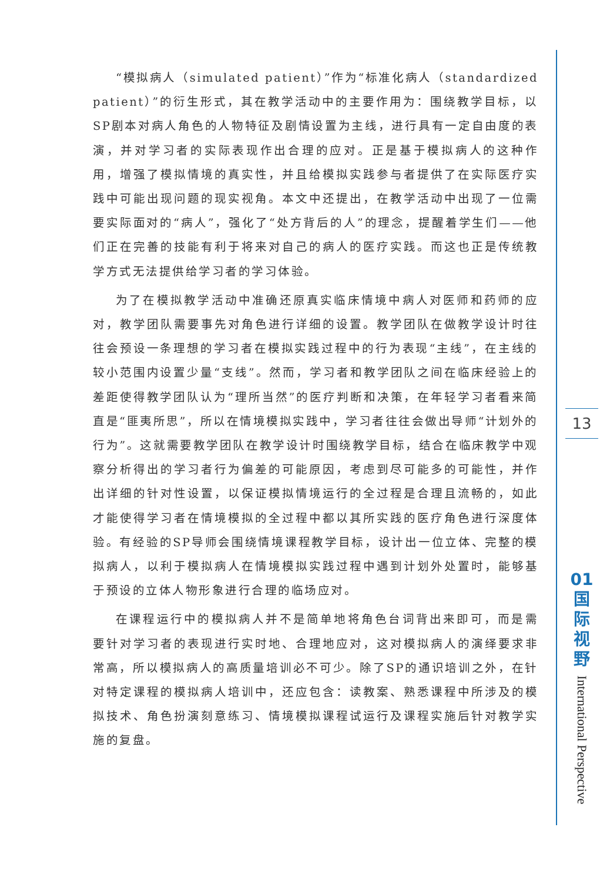“模拟病人（simulated patient）”作为“标准化病人（standardized patient）”的衍生形式，其在教学活动中的主要作用为：围绕教学目标，以SP剧本对病人角色的人物特征及剧情设置为主线，进行具有一定自由度的表演，并对学习者的实际表现作出合理的应对。正是基于模拟病人的这种作用，增强了模拟情境的真实性，并且给模拟实践参与者提供了在实际医疗实践中可能出现问题的现实视角。本文中还提出，在教学活动中出现了一位需要实际面对的“病人”，强化了“处方背后的人”的理念，提醒着学生们——他们正在完善的技能有利于将来对自己的病人的医疗实践。而这也正是传统教学方式无法提供给学习者的学习体验。
为了在模拟教学活动中准确还原真实临床情境中病人对医师和药师的应对，教学团队需要事先对角色进行详细的设置。教学团队在做教学设计时往往会预设一条理想的学习者在模拟实践过程中的行为表现“主线”，在主线的较小范围内设置少量“支线”。然而，学习者和教学团队之间在临床经验上的差距使得教学团队认为“理所当然”的医疗判断和决策，在年轻学习者看来简直是“匪夷所思”，所以在情境模拟实践中，学习者往往会做出导师“计划外的行为”。这就需要教学团队在教学设计时围绕教学目标，结合在临床教学中观察分析得出的学习者行为偏差的可能原因，考虑到尽可能多的可能性，并作出详细的针对性设置，以保证模拟情境运行的全过程是合理且流畅的，如此才能使得学习者在情境模拟的全过程中都以其所实践的医疗角色进行深度体验。有经验的SP导师会围绕情境课程教学目标，设计出一位立体、完整的模拟病人，以利于模拟病人在情境模拟实践过程中遇到计划外处置时，能够基于预设的立体人物形象进行合理的临场应对。
在课程运行中的模拟病人并不是简单地将角色台词背出来即可，而是需要针对学习者的表现进行实时地、合理地应对，这对模拟病人的演绎要求非常高，所以模拟病人的高质量培训必不可少。除了SP的通识培训之外，在针对特定课程的模拟病人培训中，还应包含：读教案、熟悉课程中所涉及的模拟技术、角色扮演刻意练习、情境模拟课程试运行及课程实施后针对教学实施的复盘。
13
01
国
际
视
野
International Perspective